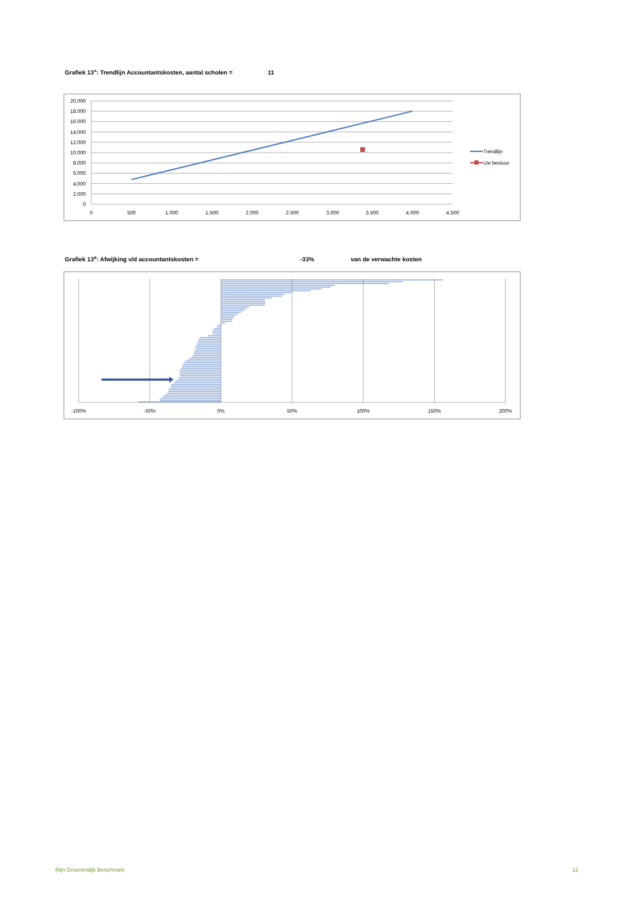Grafiek 13<sup>A</sup>: Trendlijn Accountantskosten, aantal scholen = 11
20.000
18.000
16.000
14.000
12.000
10.000
8.000
6.000
4.000
2.000
0
0
500
1.000
1.500
2.000
2.500
3.000
3.500
4.000
4.500
Trendlijn
Uw bestuur
Grafiek 13<sup>B</sup>: Afwijking v/d accountantskosten = -33% van de verwachte kosten
-100%
-50%
0%
50%
100%
150%
200%
Mijn Groenendijk Benchmark 12